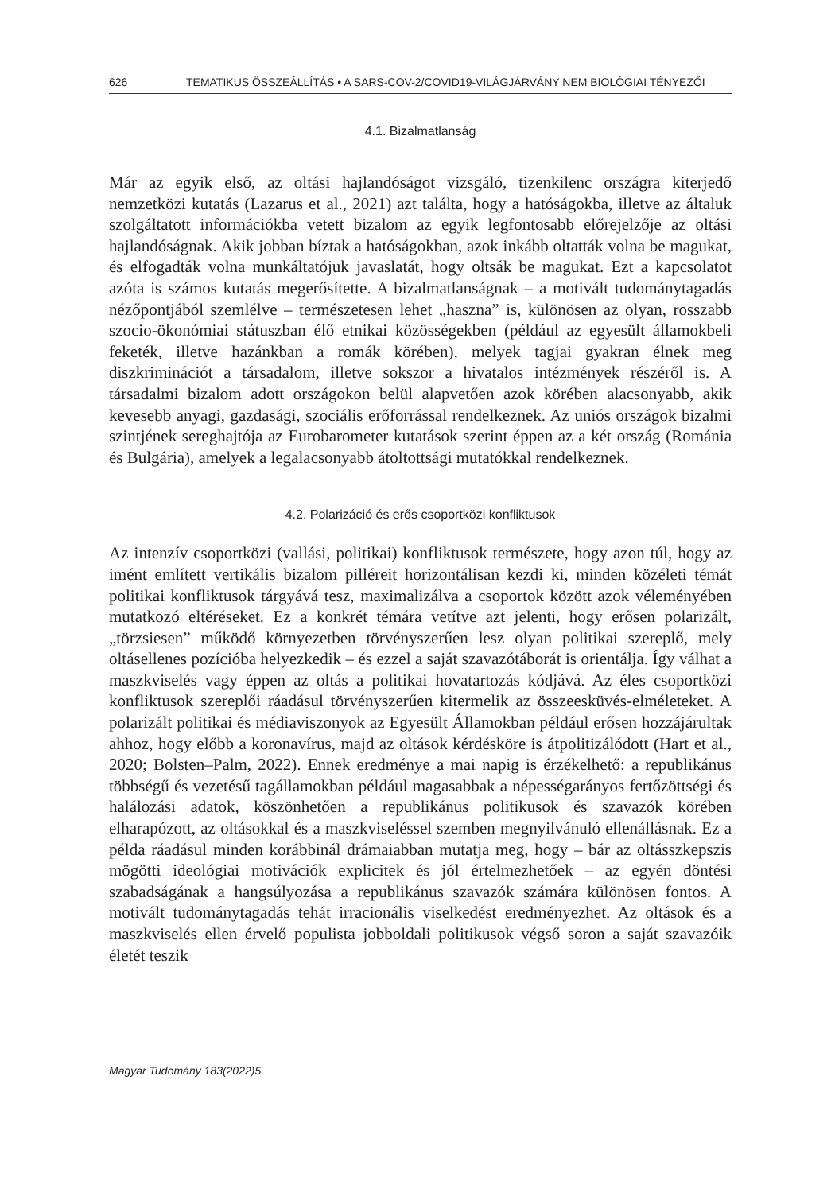626 TEMATIKUS ÖSSZEÁLLÍTÁS • A SARS-COV-2/COVID19-VILÁGJÁRVÁNY NEM BIOLÓGIAI TÉNYEZŐI
4.1. Bizalmatlanság
Már az egyik első, az oltási hajlandóságot vizsgáló, tizenkilenc országra kiterjedő nemzetközi kutatás (Lazarus et al., 2021) azt találta, hogy a hatóságokba, illetve az általuk szolgáltatott információkba vetett bizalom az egyik legfontosabb előrejelzője az oltási hajlandóságnak. Akik jobban bíztak a hatóságokban, azok inkább oltatták volna be magukat, és elfogadták volna munkáltatójuk javaslatát, hogy oltsák be magukat. Ezt a kapcsolatot azóta is számos kutatás megerősítette. A bizalmatlanságnak – a motivált tudománytagadás nézőpontjából szemlélve – természetesen lehet „haszna” is, különösen az olyan, rosszabb szocio-ökonómiai státuszban élő etnikai közösségekben (például az egyesült államokbeli feketék, illetve hazánkban a romák körében), melyek tagjai gyakran élnek meg diszkriminációt a társadalom, illetve sokszor a hivatalos intézmények részéről is. A társadalmi bizalom adott országokon belül alapvetően azok körében alacsonyabb, akik kevesebb anyagi, gazdasági, szociális erőforrással rendelkeznek. Az uniós országok bizalmi szintjének sereghajtója az Eurobarometer kutatások szerint éppen az a két ország (Románia és Bulgária), amelyek a legalacsonyabb átoltottsági mutatókkal rendelkeznek.
4.2. Polarizáció és erős csoportközi konfliktusok
Az intenzív csoportközi (vallási, politikai) konfliktusok természete, hogy azon túl, hogy az imént említett vertikális bizalom pilléreit horizontálisan kezdi ki, minden közéleti témát politikai konfliktusok tárgyává tesz, maximalizálva a csoportok között azok véleményében mutatkozó eltéréseket. Ez a konkrét témára vetítve azt jelenti, hogy erősen polarizált, „törzsiesen” működő környezetben törvényszerűen lesz olyan politikai szereplő, mely oltásellenes pozícióba helyezkedik – és ezzel a saját szavazótáborát is orientálja. Így válhat a maszkviselés vagy éppen az oltás a politikai hovatartozás kódjává. Az éles csoportközi konfliktusok szereplői ráadásul törvényszerűen kitermelik az összeesküvés-elméleteket. A polarizált politikai és médiaviszonyok az Egyesült Államokban például erősen hozzájárultak ahhoz, hogy előbb a koronavírus, majd az oltások kérdésköre is átpolitizálódott (Hart et al., 2020; Bolsten–Palm, 2022). Ennek eredménye a mai napig is érzékelhető: a republikánus többségű és vezetésű tagállamokban például magasabbak a népességarányos fertőzöttségi és halálozási adatok, köszönhetően a republikánus politikusok és szavazók körében elharapózott, az oltásokkal és a maszkviseléssel szemben megnyilvánuló ellenállásnak. Ez a példa ráadásul minden korábbinál drámaiabban mutatja meg, hogy – bár az oltásszkepszis mögötti ideológiai motivációk explicitek és jól értelmezhetőek – az egyén döntési szabadságának a hangsúlyozása a republikánus szavazók számára különösen fontos. A motivált tudománytagadás tehát irracionális viselkedést eredményezhet. Az oltások és a maszkviselés ellen érvelő populista jobboldali politikusok végső soron a saját szavazóik életét teszik
Magyar Tudomány 183(2022)5